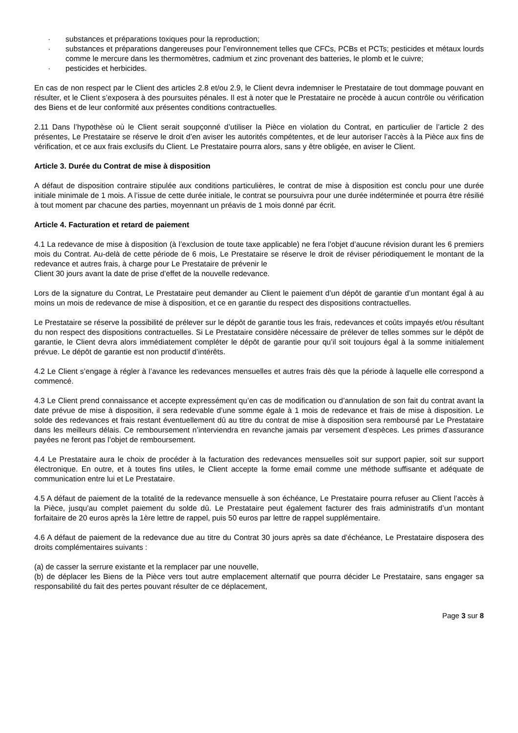· substances et préparations toxiques pour la reproduction;
· substances et préparations dangereuses pour l’environnement telles que CFCs, PCBs et PCTs; pesticides et métaux lourds comme le mercure dans les thermomètres, cadmium et zinc provenant des batteries, le plomb et le cuivre;
· pesticides et herbicides.
En cas de non respect par le Client des articles 2.8 et/ou 2.9, le Client devra indemniser le Prestataire de tout dommage pouvant en résulter, et le Client s’exposera à des poursuites pénales. Il est à noter que le Prestataire ne procède à aucun contrôle ou vérification des Biens et de leur conformité aux présentes conditions contractuelles.
2.11 Dans l’hypothèse où le Client serait soupçonné d’utiliser la Pièce en violation du Contrat, en particulier de l’article 2 des présentes, Le Prestataire se réserve le droit d’en aviser les autorités compétentes, et de leur autoriser l’accès à la Pièce aux fins de vérification, et ce aux frais exclusifs du Client. Le Prestataire pourra alors, sans y être obligée, en aviser le Client.
Article 3. Durée du Contrat de mise à disposition
A défaut de disposition contraire stipulée aux conditions particulières, le contrat de mise à disposition est conclu pour une durée initiale minimale de 1 mois. A l’issue de cette durée initiale, le contrat se poursuivra pour une durée indéterminée et pourra être résilié à tout moment par chacune des parties, moyennant un préavis de 1 mois donné par écrit.
Article 4. Facturation et retard de paiement
4.1 La redevance de mise à disposition (à l’exclusion de toute taxe applicable) ne fera l’objet d’aucune révision durant les 6 premiers mois du Contrat. Au-delà de cette période de 6 mois, Le Prestataire se réserve le droit de réviser périodiquement le montant de la redevance et autres frais, à charge pour Le Prestataire de prévenir le
Client 30 jours avant la date de prise d’effet de la nouvelle redevance.
Lors de la signature du Contrat, Le Prestataire peut demander au Client le paiement d’un dépôt de garantie d’un montant égal à au moins un mois de redevance de mise à disposition, et ce en garantie du respect des dispositions contractuelles.
Le Prestataire se réserve la possibilité de prélever sur le dépôt de garantie tous les frais, redevances et coûts impayés et/ou résultant du non respect des dispositions contractuelles. Si Le Prestataire considère nécessaire de prélever de telles sommes sur le dépôt de garantie, le Client devra alors immédiatement compléter le dépôt de garantie pour qu’il soit toujours égal à la somme initialement prévue. Le dépôt de garantie est non productif d’intérêts.
4.2 Le Client s’engage à régler à l’avance les redevances mensuelles et autres frais dès que la période à laquelle elle correspond a commencé.
4.3 Le Client prend connaissance et accepte expressément qu’en cas de modification ou d’annulation de son fait du contrat avant la date prévue de mise à disposition, il sera redevable d’une somme égale à 1 mois de redevance et frais de mise à disposition. Le solde des redevances et frais restant éventuellement dû au titre du contrat de mise à disposition sera remboursé par Le Prestataire dans les meilleurs délais. Ce remboursement n’interviendra en revanche jamais par versement d’espèces. Les primes d’assurance payées ne feront pas l’objet de remboursement.
4.4 Le Prestataire aura le choix de procéder à la facturation des redevances mensuelles soit sur support papier, soit sur support électronique. En outre, et à toutes fins utiles, le Client accepte la forme email comme une méthode suffisante et adéquate de communication entre lui et Le Prestataire.
4.5 A défaut de paiement de la totalité de la redevance mensuelle à son échéance, Le Prestataire pourra refuser au Client l’accès à la Pièce, jusqu’au complet paiement du solde dû. Le Prestataire peut également facturer des frais administratifs d’un montant forfaitaire de 20 euros après la 1ère lettre de rappel, puis 50 euros par lettre de rappel supplémentaire.
4.6 A défaut de paiement de la redevance due au titre du Contrat 30 jours après sa date d’échéance, Le Prestataire disposera des droits complémentaires suivants :
(a) de casser la serrure existante et la remplacer par une nouvelle,
(b) de déplacer les Biens de la Pièce vers tout autre emplacement alternatif que pourra décider Le Prestataire, sans engager sa responsabilité du fait des pertes pouvant résulter de ce déplacement,
Page 3 sur 8